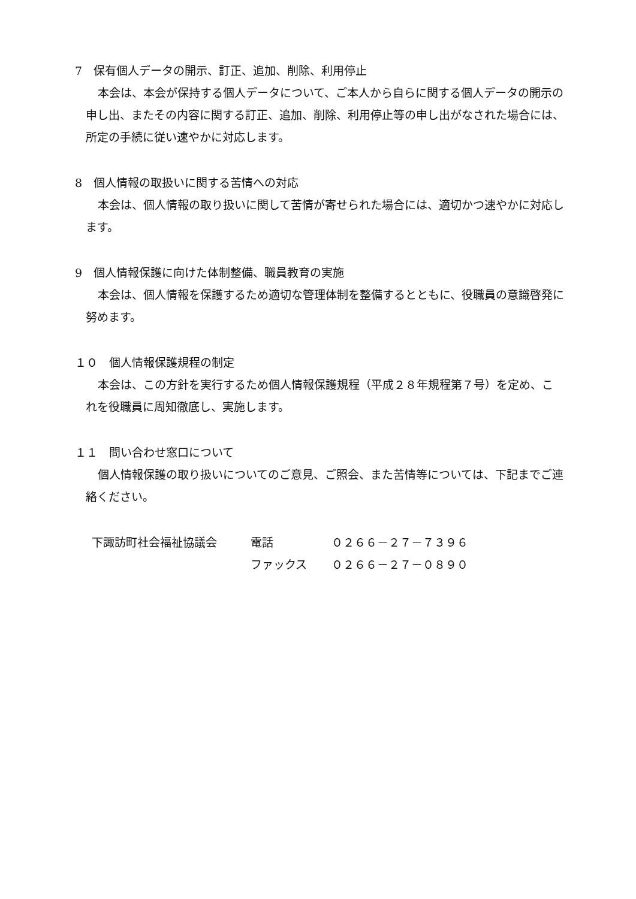7　保有個人データの開示、訂正、追加、削除、利用停止
本会は、本会が保持する個人データについて、ご本人から自らに関する個人データの開示の申し出、またその内容に関する訂正、追加、削除、利用停止等の申し出がなされた場合には、所定の手続に従い速やかに対応します。
8　個人情報の取扱いに関する苦情への対応
本会は、個人情報の取り扱いに関して苦情が寄せられた場合には、適切かつ速やかに対応します。
9　個人情報保護に向けた体制整備、職員教育の実施
本会は、個人情報を保護するため適切な管理体制を整備するとともに、役職員の意識啓発に努めます。
１０　個人情報保護規程の制定
本会は、この方針を実行するため個人情報保護規程（平成２８年規程第７号）を定め、これを役職員に周知徹底し、実施します。
１１　問い合わせ窓口について
個人情報保護の取り扱いについてのご意見、ご照会、また苦情等については、下記までご連絡ください。
| 下諏訪町社会福祉協議会 | 電話 | ０２６６－２７－７３９６ |
| | ファックス | ０２６６－２７－０８９０ |